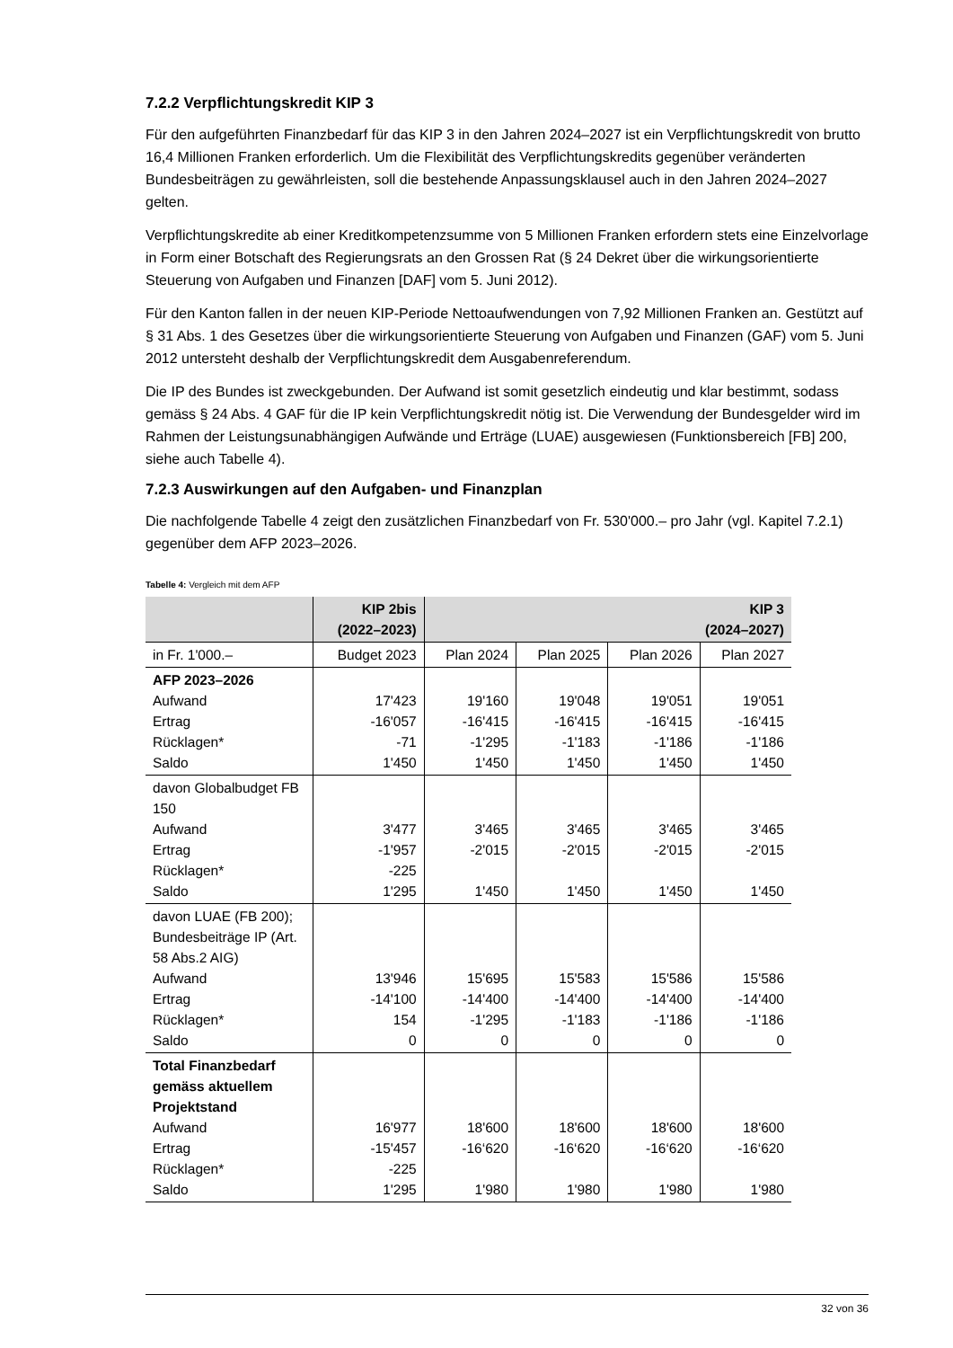7.2.2 Verpflichtungskredit KIP 3
Für den aufgeführten Finanzbedarf für das KIP 3 in den Jahren 2024–2027 ist ein Verpflichtungskredit von brutto 16,4 Millionen Franken erforderlich. Um die Flexibilität des Verpflichtungskredits gegenüber veränderten Bundesbeiträgen zu gewährleisten, soll die bestehende Anpassungsklausel auch in den Jahren 2024–2027 gelten.
Verpflichtungskredite ab einer Kreditkompetenzsumme von 5 Millionen Franken erfordern stets eine Einzelvorlage in Form einer Botschaft des Regierungsrats an den Grossen Rat (§ 24 Dekret über die wirkungsorientierte Steuerung von Aufgaben und Finanzen [DAF] vom 5. Juni 2012).
Für den Kanton fallen in der neuen KIP-Periode Nettoaufwendungen von 7,92 Millionen Franken an. Gestützt auf § 31 Abs. 1 des Gesetzes über die wirkungsorientierte Steuerung von Aufgaben und Finanzen (GAF) vom 5. Juni 2012 untersteht deshalb der Verpflichtungskredit dem Ausgabenreferendum.
Die IP des Bundes ist zweckgebunden. Der Aufwand ist somit gesetzlich eindeutig und klar bestimmt, sodass gemäss § 24 Abs. 4 GAF für die IP kein Verpflichtungskredit nötig ist. Die Verwendung der Bundesgelder wird im Rahmen der Leistungsunabhängigen Aufwände und Erträge (LUAE) ausgewiesen (Funktionsbereich [FB] 200, siehe auch Tabelle 4).
7.2.3 Auswirkungen auf den Aufgaben- und Finanzplan
Die nachfolgende Tabelle 4 zeigt den zusätzlichen Finanzbedarf von Fr. 530'000.– pro Jahr (vgl. Kapitel 7.2.1) gegenüber dem AFP 2023–2026.
Tabelle 4: Vergleich mit dem AFP
| | KIP 2bis (2022–2023) | KIP 3 (2024–2027) | | | |
| --- | --- | --- | --- | --- | --- |
| in Fr. 1'000.– | Budget 2023 | Plan 2024 | Plan 2025 | Plan 2026 | Plan 2027 |
| AFP 2023–2026 Aufwand Ertrag Rücklagen* Saldo | 17'423 -16'057 -71 1'450 | 19'160 -16'415 -1'295 1'450 | 19'048 -16'415 -1'183 1'450 | 19'051 -16'415 -1'186 1'450 | 19'051 -16'415 -1'186 1'450 |
| davon Globalbudget FB 150 Aufwand Ertrag Rücklagen* Saldo | 3'477 -1'957 -225 1'295 | 3'465 -2'015 1'450 | 3'465 -2'015 1'450 | 3'465 -2'015 1'450 | 3'465 -2'015 1'450 |
| davon LUAE (FB 200); Bundesbeiträge IP (Art. 58 Abs.2 AIG) Aufwand Ertrag Rücklagen* Saldo | 13'946 -14'100 154 0 | 15'695 -14'400 -1'295 0 | 15'583 -14'400 -1'183 0 | 15'586 -14'400 -1'186 0 | 15'586 -14'400 -1'186 0 |
| Total Finanzbedarf gemäss aktuellem Projektstand Aufwand Ertrag Rücklagen* Saldo | 16'977 -15'457 -225 1'295 | 18'600 -16‘620 1'980 | 18'600 -16‘620 1'980 | 18'600 -16‘620 1'980 | 18'600 -16‘620 1'980 |
32 von 36